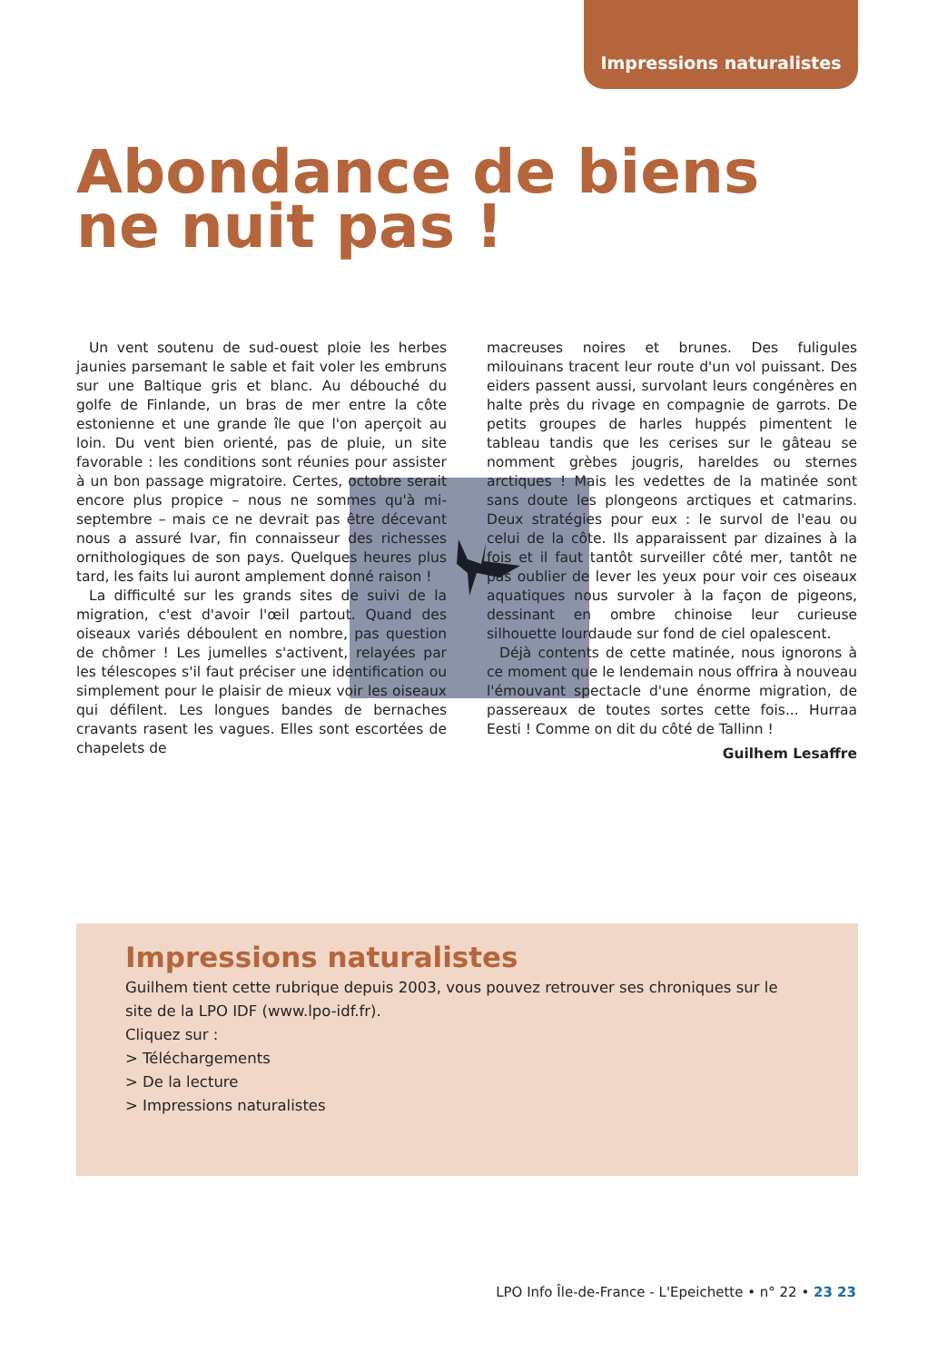Impressions naturalistes
Abondance de biens
ne nuit pas !
Un vent soutenu de sud-ouest ploie les herbes jaunies parsemant le sable et fait voler les embruns sur une Baltique gris et blanc. Au débouché du golfe de Finlande, un bras de mer entre la côte estonienne et une grande île que l'on aperçoit au loin. Du vent bien orienté, pas de pluie, un site favorable : les conditions sont réunies pour assister à un bon passage migratoire. Certes, octobre serait encore plus propice – nous ne sommes qu'à mi-septembre – mais ce ne devrait pas être décevant nous a assuré Ivar, fin connaisseur des richesses ornithologiques de son pays. Quelques heures plus tard, les faits lui auront amplement donné raison !
La difficulté sur les grands sites de suivi de la migration, c'est d'avoir l'œil partout. Quand des oiseaux variés déboulent en nombre, pas question de chômer ! Les jumelles s'activent, relayées par les télescopes s'il faut préciser une identification ou simplement pour le plaisir de mieux voir les oiseaux qui défilent. Les longues bandes de bernaches cravants rasent les vagues. Elles sont escortées de chapelets de
macreuses noires et brunes. Des fuligules milouinans tracent leur route d'un vol puissant. Des eiders passent aussi, survolant leurs congénères en halte près du rivage en compagnie de garrots. De petits groupes de harles huppés pimentent le tableau tandis que les cerises sur le gâteau se nomment grèbes jougris, hareldes ou sternes arctiques ! Mais les vedettes de la matinée sont sans doute les plongeons arctiques et catmarins. Deux stratégies pour eux : le survol de l'eau ou celui de la côte. Ils apparaissent par dizaines à la fois et il faut tantôt surveiller côté mer, tantôt ne pas oublier de lever les yeux pour voir ces oiseaux aquatiques nous survoler à la façon de pigeons, dessinant en ombre chinoise leur curieuse silhouette lourdaude sur fond de ciel opalescent.
Déjà contents de cette matinée, nous ignorons à ce moment que le lendemain nous offrira à nouveau l'émouvant spectacle d'une énorme migration, de passereaux de toutes sortes cette fois... Hurraa Eesti ! Comme on dit du côté de Tallinn !
Guilhem Lesaffre
Impressions naturalistes
Guilhem tient cette rubrique depuis 2003, vous pouvez retrouver ses chroniques sur le site de la LPO IDF (www.lpo-idf.fr).
Cliquez sur :
> Téléchargements
> De la lecture
> Impressions naturalistes
LPO Info Île-de-France - L'Epeichette • n° 22 • 23 23